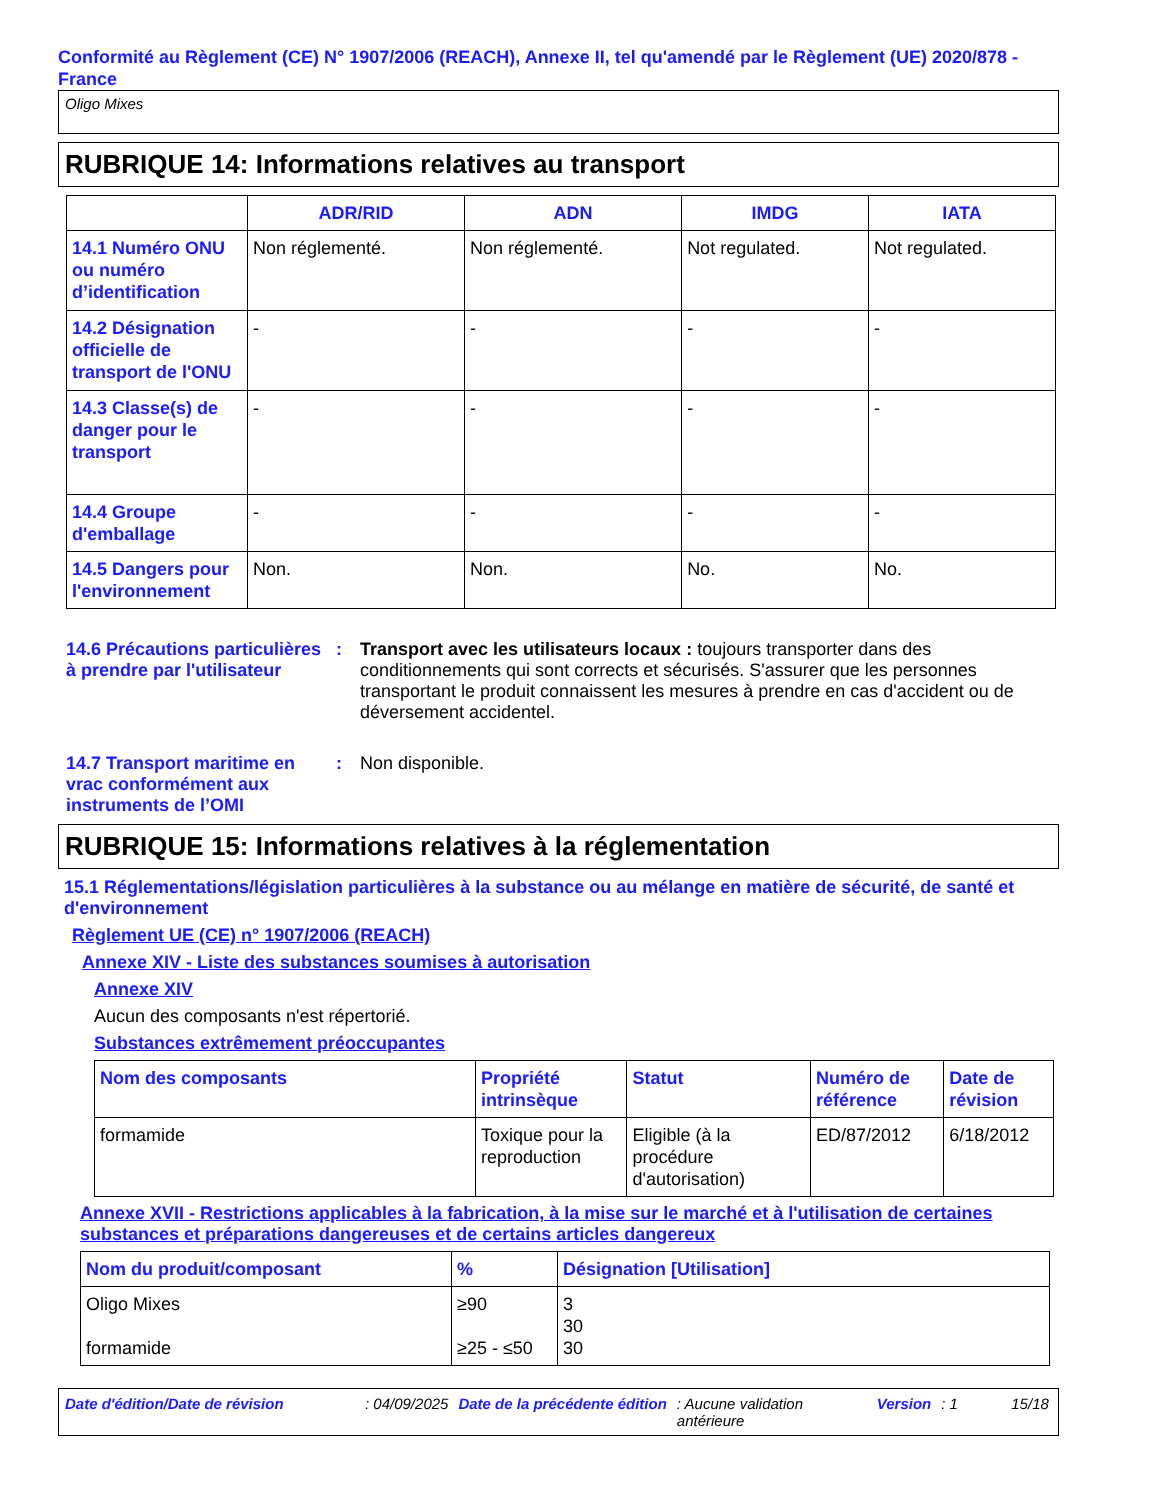Conformité au Règlement (CE) N° 1907/2006 (REACH), Annexe II, tel qu'amendé par le Règlement (UE) 2020/878 - France
Oligo Mixes
RUBRIQUE 14: Informations relatives au transport
| | ADR/RID | ADN | IMDG | IATA |
| --- | --- | --- | --- | --- |
| 14.1 Numéro ONU ou numéro d’identification | Non réglementé. | Non réglementé. | Not regulated. | Not regulated. |
| 14.2 Désignation officielle de transport de l'ONU | - | - | - | - |
| 14.3 Classe(s) de danger pour le transport | - | - | - | - |
| 14.4 Groupe d'emballage | - | - | - | - |
| 14.5 Dangers pour l'environnement | Non. | Non. | No. | No. |
14.6 Précautions particulières à prendre par l'utilisateur
: Transport avec les utilisateurs locaux : toujours transporter dans des conditionnements qui sont corrects et sécurisés. S'assurer que les personnes transportant le produit connaissent les mesures à prendre en cas d'accident ou de déversement accidentel.
14.7 Transport maritime en vrac conformément aux instruments de l’OMI
: Non disponible.
RUBRIQUE 15: Informations relatives à la réglementation
15.1 Réglementations/législation particulières à la substance ou au mélange en matière de sécurité, de santé et d'environnement
Règlement UE (CE) n° 1907/2006 (REACH)
Annexe XIV - Liste des substances soumises à autorisation
Annexe XIV
Aucun des composants n'est répertorié.
Substances extrêmement préoccupantes
| Nom des composants | Propriété intrinsèque | Statut | Numéro de référence | Date de révision |
| --- | --- | --- | --- | --- |
| formamide | Toxique pour la reproduction | Eligible (à la procédure d'autorisation) | ED/87/2012 | 6/18/2012 |
Annexe XVII - Restrictions applicables à la fabrication, à la mise sur le marché et à l'utilisation de certaines substances et préparations dangereuses et de certains articles dangereux
| Nom du produit/composant | % | Désignation [Utilisation] |
| --- | --- | --- |
| Oligo Mixes formamide | ≥90 ≥25 - ≤50 | 3 30 30 |
Date d'édition/Date de révision: 04/09/2025 Date de la précédente édition: Aucune validation antérieure Version: 1 15/18